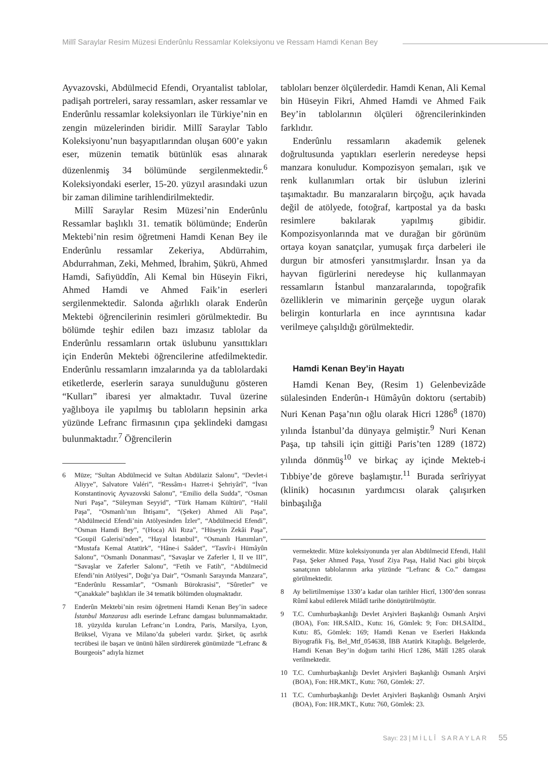Millî Saraylar Resim Müzesi Enderûnlu Ressamlar Koleksiyonu ve Ressam Hamdi Kenan Bey
Ayvazovski, Abdülmecid Efendi, Oryantalist tablolar, padişah portreleri, saray ressamları, asker ressamlar ve Enderûnlu ressamlar koleksiyonları ile Türkiye’nin en zengin müzelerinden biridir. Millî Saraylar Tablo Koleksiyonu’nun başyapıtlarından oluşan 600’e yakın eser, müzenin tematik bütünlük esas alınarak düzenlenmiş 34 bölümünde sergilenmektedir.<sup>6</sup> Koleksiyondaki eserler, 15-20. yüzyıl arasındaki uzun bir zaman dilimine tarihlendirilmektedir.
Millî Saraylar Resim Müzesi’nin Enderûnlu Ressamlar başlıklı 31. tematik bölümünde; Enderûn Mektebi’nin resim öğretmeni Hamdi Kenan Bey ile Enderûnlu ressamlar Zekeriya, Abdürrahim, Abdurrahman, Zeki, Mehmed, İbrahim, Şükrü, Ahmed Hamdi, Safiyüddîn, Ali Kemal bin Hüseyin Fikri, Ahmed Hamdi ve Ahmed Faik’in eserleri sergilenmektedir. Salonda ağırlıklı olarak Enderûn Mektebi öğrencilerinin resimleri görülmektedir. Bu bölümde teşhir edilen bazı imzasız tablolar da Enderûnlu ressamların ortak üslubunu yansıttıkları için Enderûn Mektebi öğrencilerine atfedilmektedir. Enderûnlu ressamların imzalarında ya da tablolardaki etiketlerde, eserlerin saraya sunulduğunu gösteren “Kulları” ibaresi yer almaktadır. Tuval üzerine yağlıboya ile yapılmış bu tabloların hepsinin arka yüzünde Lefranc firmasının çıpa şeklindeki damgası bulunmaktadır.<sup>7</sup> Öğrencilerin
6 Müze; “Sultan Abdülmecid ve Sultan Abdülaziz Salonu”, “Devlet-i Aliyye”, Salvatore Valéri”, “Ressâm-ı Hazret-i Şehriyârî”, “İvan Konstantinoviç Ayvazovski Salonu”, “Emilio della Sudda”, “Osman Nuri Paşa”, “Süleyman Seyyid”, “Türk Hamam Kültürü”, “Halil Paşa”, “Osmanlı’nın İhtişamı”, “(Şeker) Ahmed Ali Paşa”, “Abdülmecid Efendi’nin Atölyesinden İzler”, “Abdülmecid Efendi”, “Osman Hamdi Bey”, “(Hoca) Ali Rıza”, “Hüseyin Zekâi Paşa”, “Goupil Galerisi’nden”, “Hayal İstanbul”, “Osmanlı Hanımları”, “Mustafa Kemal Atatürk”, “Hâne-i Saâdet”, “Tasvîr-i Hümâyûn Salonu”, “Osmanlı Donanması”, “Savaşlar ve Zaferler I, II ve III”, “Savaşlar ve Zaferler Salonu”, “Fetih ve Fatih”, “Abdülmecid Efendi’nin Atölyesi”, Doğu’ya Dair”, “Osmanlı Sarayında Manzara”, “Enderûnlu Ressamlar”, “Osmanlı Bürokrasisi”, “Sûretler” ve “Çanakkale” başlıkları ile 34 tematik bölümden oluşmaktadır.
7 Enderûn Mektebi’nin resim öğretmeni Hamdi Kenan Bey’in sadece İstanbul Manzarası adlı eserinde Lefranc damgası bulunmamaktadır. 18. yüzyılda kurulan Lefranc’ın Londra, Paris, Marsilya, Lyon, Brüksel, Viyana ve Milano’da şubeleri vardır. Şirket, üç asırlık tecrübesi ile başarı ve ününü hâlen sürdürerek günümüzde “Lefranc & Bourgeois” adıyla hizmet
tabloları benzer ölçülerdedir. Hamdi Kenan, Ali Kemal bin Hüseyin Fikri, Ahmed Hamdi ve Ahmed Faik Bey’in tablolarının ölçüleri öğrencilerinkinden farklıdır.
Enderûnlu ressamların akademik gelenek doğrultusunda yaptıkları eserlerin neredeyse hepsi manzara konuludur. Kompozisyon şemaları, ışık ve renk kullanımları ortak bir üslubun izlerini taşımaktadır. Bu manzaraların birçoğu, açık havada değil de atölyede, fotoğraf, kartpostal ya da baskı resimlere bakılarak yapılmış gibidir. Kompozisyonlarında mat ve durağan bir görünüm ortaya koyan sanatçılar, yumuşak fırça darbeleri ile durgun bir atmosferi yansıtmışlardır. İnsan ya da hayvan figürlerini neredeyse hiç kullanmayan ressamların İstanbul manzaralarında, topoğrafik özelliklerin ve mimarinin gerçeğe uygun olarak belirgin konturlarla en ince ayrıntısına kadar verilmeye çalışıldığı görülmektedir.
Hamdi Kenan Bey’in Hayatı
Hamdi Kenan Bey, (Resim 1) Gelenbevizâde sülalesinden Enderûn-ı Hümâyûn doktoru (sertabib) Nuri Kenan Paşa’nın oğlu olarak Hicri 1286<sup>8</sup> (1870) yılında İstanbul’da dünyaya gelmiştir.<sup>9</sup> Nuri Kenan Paşa, tıp tahsili için gittiği Paris’ten 1289 (1872) yılında dönmüş<sup>10</sup> ve birkaç ay içinde Mekteb-i Tıbbiye’de göreve başlamıştır.<sup>11</sup> Burada serîriyyat (klinik) hocasının yardımcısı olarak çalışırken binbaşılığa
vermektedir. Müze koleksiyonunda yer alan Abdülmecid Efendi, Halil Paşa, Şeker Ahmed Paşa, Yusuf Ziya Paşa, Halid Naci gibi birçok sanatçının tablolarının arka yüzünde “Lefranc & Co.” damgası görülmektedir.
8 Ay belirtilmemişse 1330’a kadar olan tarihler Hicrî, 1300’den sonrası Rûmî kabul edilerek Milâdî tarihe dönüştürülmüştür.
9 T.C. Cumhurbaşkanlığı Devlet Arşivleri Başkanlığı Osmanlı Arşivi (BOA), Fon: HR.SAİD., Kutu: 16, Gömlek: 9; Fon: DH.SAİDd., Kutu: 85, Gömlek: 169; Hamdi Kenan ve Eserleri Hakkında Biyografik Fiş, Bel_Mtf_054638, İBB Atatürk Kitaplığı. Belgelerde, Hamdi Kenan Bey’in doğum tarihi Hicrî 1286, Mâlî 1285 olarak verilmektedir.
10 T.C. Cumhurbaşkanlığı Devlet Arşivleri Başkanlığı Osmanlı Arşivi (BOA), Fon: HR.MKT., Kutu: 760, Gömlek: 27.
11 T.C. Cumhurbaşkanlığı Devlet Arşivleri Başkanlığı Osmanlı Arşivi (BOA), Fon: HR.MKT., Kutu: 760, Gömlek: 23.
Sayı: 23 | M İ L L Î S A R A Y L A R 55